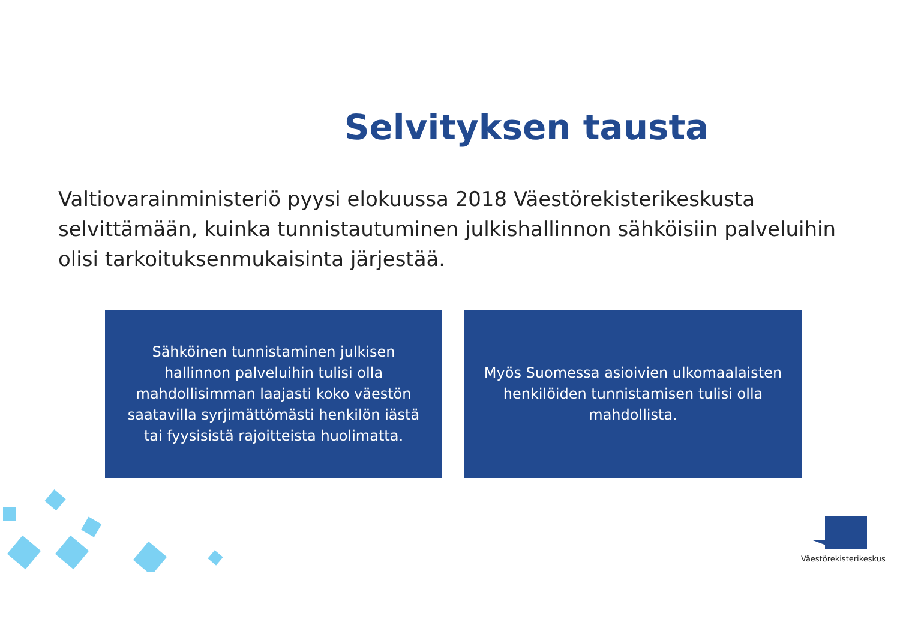Selvityksen tausta
Valtiovarainministeriö pyysi elokuussa 2018 Väestörekisterikeskusta selvittämään, kuinka tunnistautuminen julkishallinnon sähköisiin palveluihin olisi tarkoituksenmukaisinta järjestää.
Sähköinen tunnistaminen julkisen hallinnon palveluihin tulisi olla mahdollisimman laajasti koko väestön saatavilla syrjimättömästi henkilön iästä tai fyysisistä rajoitteista huolimatta.
Myös Suomessa asioivien ulkomaalaisten henkilöiden tunnistamisen tulisi olla mahdollista.
Väestörekisterikeskus